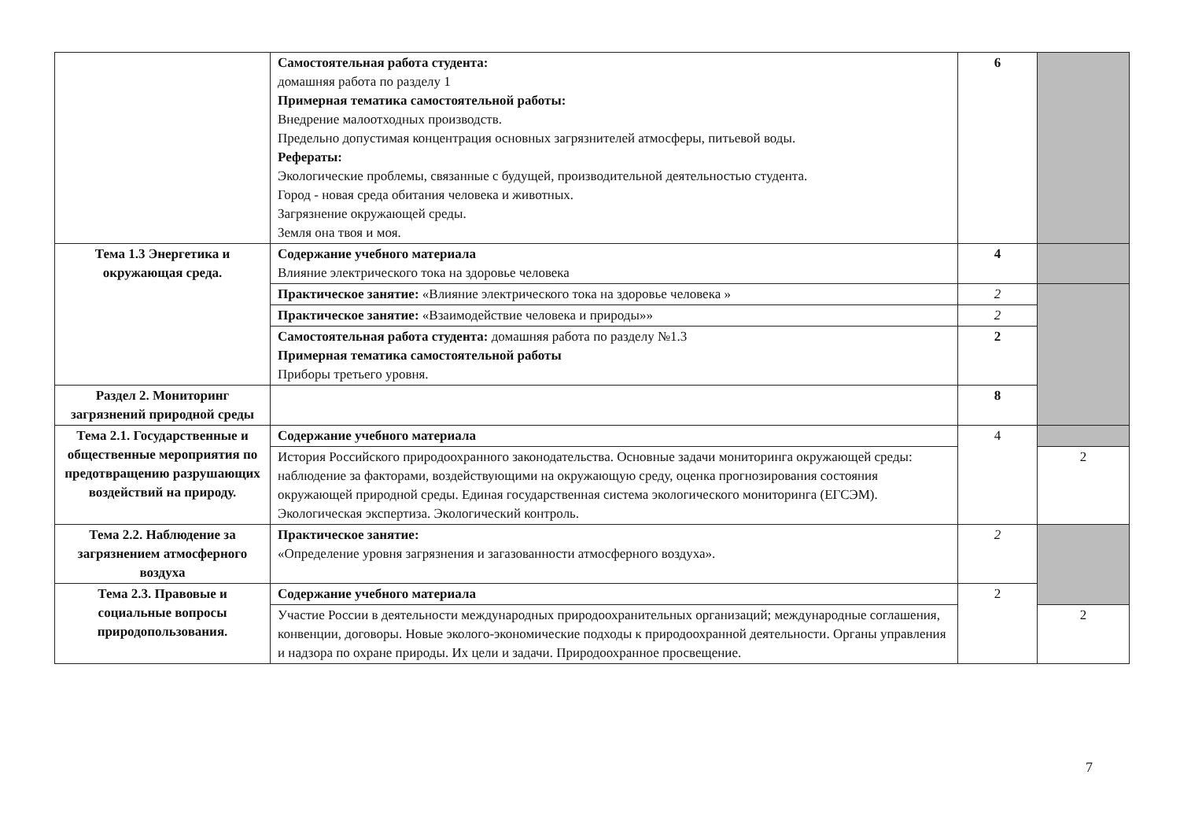| | Самостоятельная работа студента: домашняя работа по разделу 1 Примерная тематика самостоятельной работы: Внедрение малоотходных производств. Предельно допустимая концентрация основных загрязнителей атмосферы, питьевой воды. Рефераты: Экологические проблемы, связанные с будущей, производительной деятельностью студента. Город - новая среда обитания человека и животных. Загрязнение окружающей среды. Земля она твоя и моя. | 6 | |
| Тема 1.3 Энергетика и окружающая среда. | Содержание учебного материала Влияние электрического тока на здоровье человека | 4 | |
| | Практическое занятие: «Влияние электрического тока на здоровье человека » | 2 | |
| | Практическое занятие: «Взаимодействие человека и природы»» | 2 | |
| | Самостоятельная работа студента: домашняя работа по разделу №1.3 Примерная тематика самостоятельной работы Приборы третьего уровня. | 2 | |
| Раздел 2. Мониторинг загрязнений природной среды | | 8 | |
| Тема 2.1. Государственные и общественные мероприятия по предотвращению разрушающих воздействий на природу. | Содержание учебного материала | 4 | |
| | История Российского природоохранного законодательства. Основные задачи мониторинга окружающей среды: наблюдение за факторами, воздействующими на окружающую среду, оценка прогнозирования состояния окружающей природной среды. Единая государственная система экологического мониторинга (ЕГСЭМ). Экологическая экспертиза. Экологический контроль. | | 2 |
| Тема 2.2. Наблюдение за загрязнением атмосферного воздуха | Практическое занятие: «Определение уровня загрязнения и загазованности атмосферного воздуха». | 2 | |
| Тема 2.3. Правовые и социальные вопросы природопользования. | Содержание учебного материала | 2 | |
| | Участие России в деятельности международных природоохранительных организаций; международные соглашения, конвенции, договоры. Новые эколого-экономические подходы к природоохранной деятельности. Органы управления и надзора по охране природы. Их цели и задачи. Природоохранное просвещение. | | 2 |
7